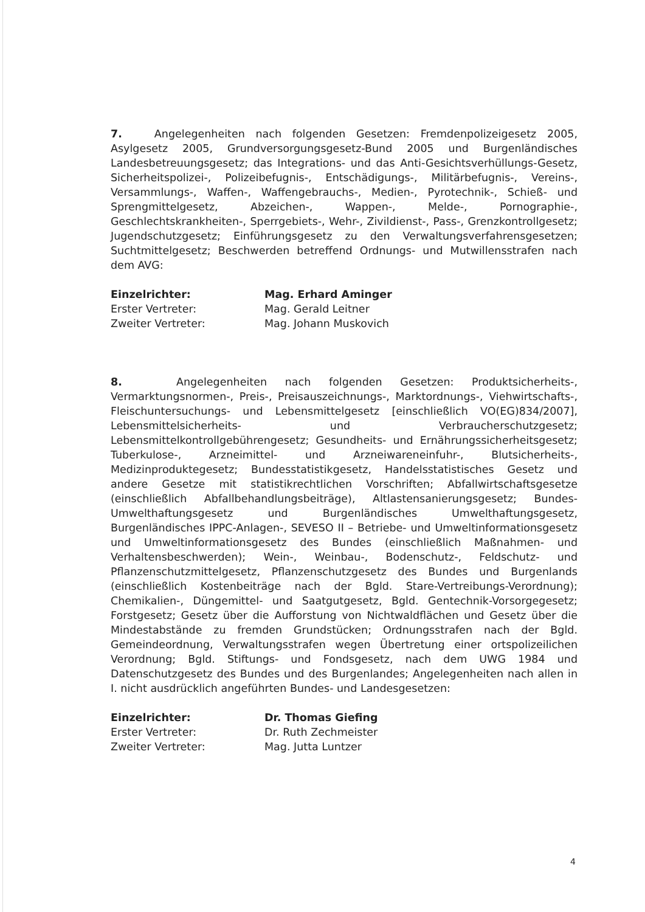7. Angelegenheiten nach folgenden Gesetzen: Fremdenpolizeigesetz 2005, Asylgesetz 2005, Grundversorgungsgesetz-Bund 2005 und Burgenländisches Landesbetreuungsgesetz; das Integrations- und das Anti-Gesichtsverhüllungs-Gesetz, Sicherheitspolizei-, Polizeibefugnis-, Entschädigungs-, Militärbefugnis-, Vereins-, Versammlungs-, Waffen-, Waffengebrauchs-, Medien-, Pyrotechnik-, Schieß- und Sprengmittelgesetz, Abzeichen-, Wappen-, Melde-, Pornographie-, Geschlechtskrankheiten-, Sperrgebiets-, Wehr-, Zivildienst-, Pass-, Grenzkontrollgesetz; Jugendschutzgesetz; Einführungsgesetz zu den Verwaltungsverfahrensgesetzen; Suchtmittelgesetz; Beschwerden betreffend Ordnungs- und Mutwillensstrafen nach dem AVG:
Einzelrichter:
Mag. Erhard Aminger
Erster Vertreter:
Mag. Gerald Leitner
Zweiter Vertreter:
Mag. Johann Muskovich
8. Angelegenheiten nach folgenden Gesetzen: Produktsicherheits-, Vermarktungsnormen-, Preis-, Preisauszeichnungs-, Marktordnungs-, Viehwirtschafts-, Fleischuntersuchungs- und Lebensmittelgesetz [einschließlich VO(EG)834/2007], Lebensmittelsicherheits- und Verbraucherschutzgesetz; Lebensmittelkontrollgebührengesetz; Gesundheits- und Ernährungssicherheitsgesetz; Tuberkulose-, Arzneimittel- und Arzneiwareneinfuhr-, Blutsicherheits-, Medizinproduktegesetz; Bundesstatistikgesetz, Handelsstatistisches Gesetz und andere Gesetze mit statistikrechtlichen Vorschriften; Abfallwirtschaftsgesetze (einschließlich Abfallbehandlungsbeiträge), Altlastensanierungsgesetz; Bundes-Umwelthaftungsgesetz und Burgenländisches Umwelthaftungsgesetz, Burgenländisches IPPC-Anlagen-, SEVESO II – Betriebe- und Umweltinformationsgesetz und Umweltinformationsgesetz des Bundes (einschließlich Maßnahmen- und Verhaltensbeschwerden); Wein-, Weinbau-, Bodenschutz-, Feldschutz- und Pflanzenschutzmittelgesetz, Pflanzenschutzgesetz des Bundes und Burgenlands (einschließlich Kostenbeiträge nach der Bgld. Stare-Vertreibungs-Verordnung); Chemikalien-, Düngemittel- und Saatgutgesetz, Bgld. Gentechnik-Vorsorgegesetz; Forstgesetz; Gesetz über die Aufforstung von Nichtwaldflächen und Gesetz über die Mindestabstände zu fremden Grundstücken; Ordnungsstrafen nach der Bgld. Gemeindeordnung, Verwaltungsstrafen wegen Übertretung einer ortspolizeilichen Verordnung; Bgld. Stiftungs- und Fondsgesetz, nach dem UWG 1984 und Datenschutzgesetz des Bundes und des Burgenlandes; Angelegenheiten nach allen in I. nicht ausdrücklich angeführten Bundes- und Landesgesetzen:
Einzelrichter:
Dr. Thomas Giefing
Erster Vertreter:
Dr. Ruth Zechmeister
Zweiter Vertreter:
Mag. Jutta Luntzer
4